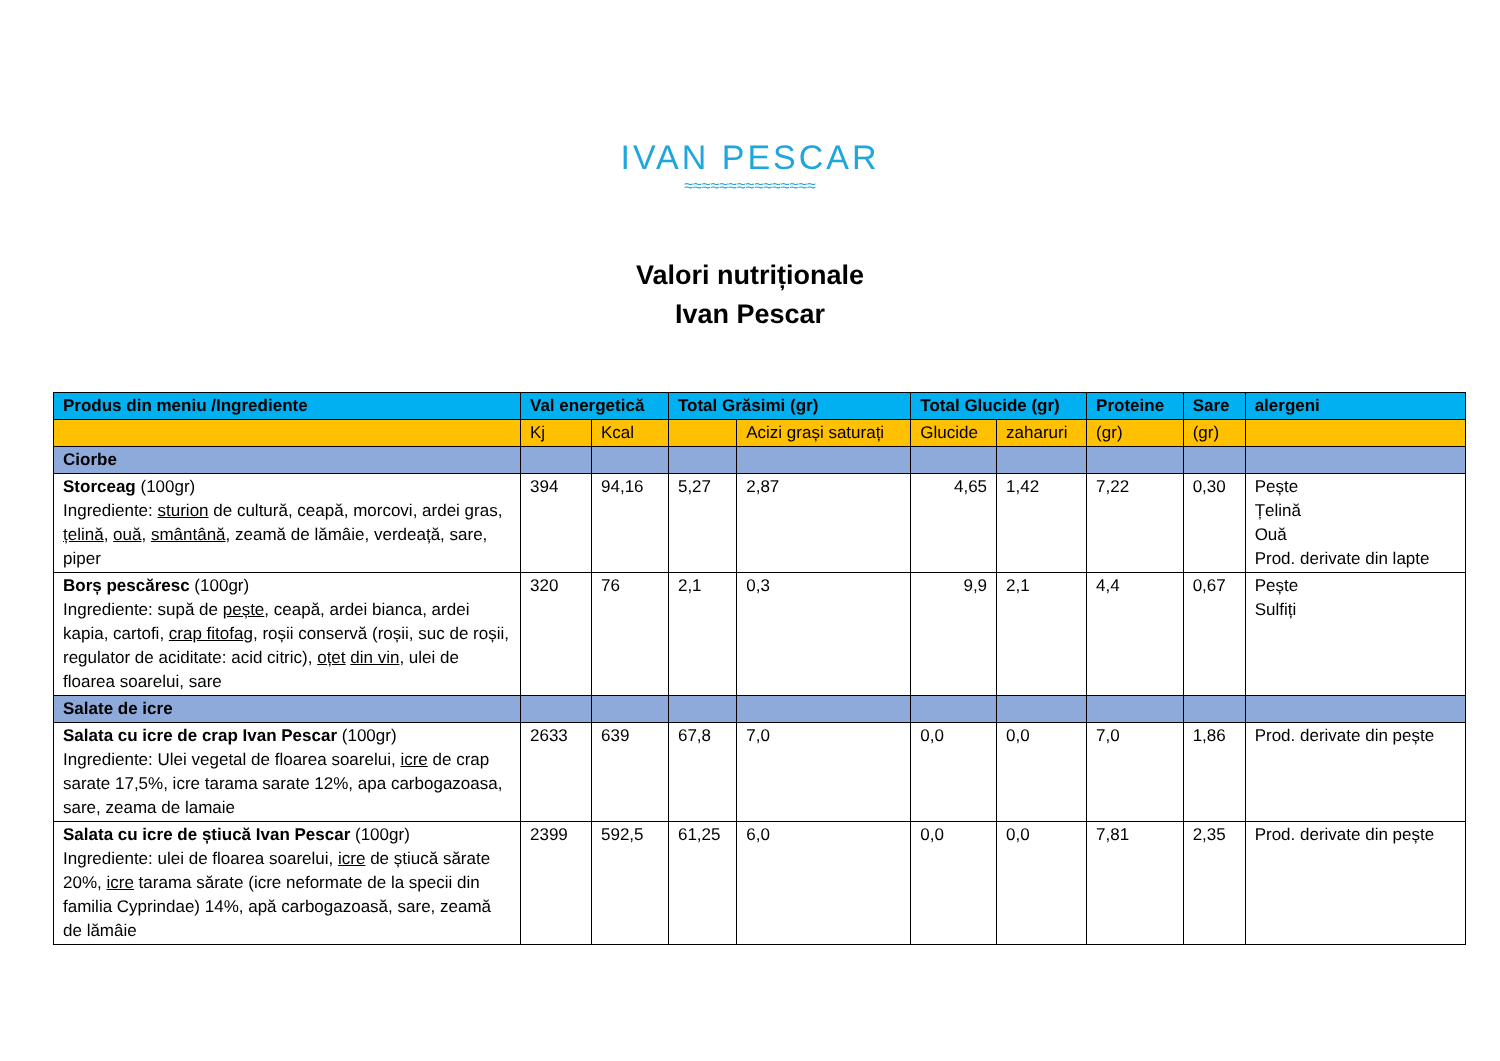IVAN PESCAR
≈≈≈≈≈≈≈≈≈≈≈≈≈≈≈
Valori nutriționale
Ivan Pescar
| Produs din meniu /Ingrediente | Val energetică | | Total Grăsimi (gr) | | Total Glucide (gr) | | Proteine | Sare | alergeni |
| --- | --- | --- | --- | --- | --- | --- | --- | --- | --- |
| | Kj | Kcal | | Acizi grași saturați | Glucide | zaharuri | (gr) | (gr) | |
| Ciorbe | | | | | | | | | |
| Storceag (100gr) Ingrediente: sturion de cultură, ceapă, morcovi, ardei gras, țelină , ouă , smântână , zeamă de lămâie, verdeață, sare, piper | 394 | 94,16 | 5,27 | 2,87 | 4,65 | 1,42 | 7,22 | 0,30 | Pește Țelină Ouă Prod. derivate din lapte |
| Borș pescăresc (100gr) Ingrediente: supă de pește , ceapă, ardei bianca, ardei kapia, cartofi, crap fitofag , roșii conservă (roșii, suc de roșii, regulator de aciditate: acid citric), oțet din vin , ulei de floarea soarelui, sare | 320 | 76 | 2,1 | 0,3 | 9,9 | 2,1 | 4,4 | 0,67 | Pește Sulfiți |
| Salate de icre | | | | | | | | | |
| Salata cu icre de crap Ivan Pescar (100gr) Ingrediente: Ulei vegetal de floarea soarelui, icre de crap sarate 17,5%, icre tarama sarate 12%, apa carbogazoasa, sare, zeama de lamaie | 2633 | 639 | 67,8 | 7,0 | 0,0 | 0,0 | 7,0 | 1,86 | Prod. derivate din pește |
| Salata cu icre de știucă Ivan Pescar (100gr) Ingrediente: ulei de floarea soarelui, icre de știucă sărate 20%, icre tarama sărate (icre neformate de la specii din familia Cyprindae) 14%, apă carbogazoasă, sare, zeamă de lămâie | 2399 | 592,5 | 61,25 | 6,0 | 0,0 | 0,0 | 7,81 | 2,35 | Prod. derivate din pește |